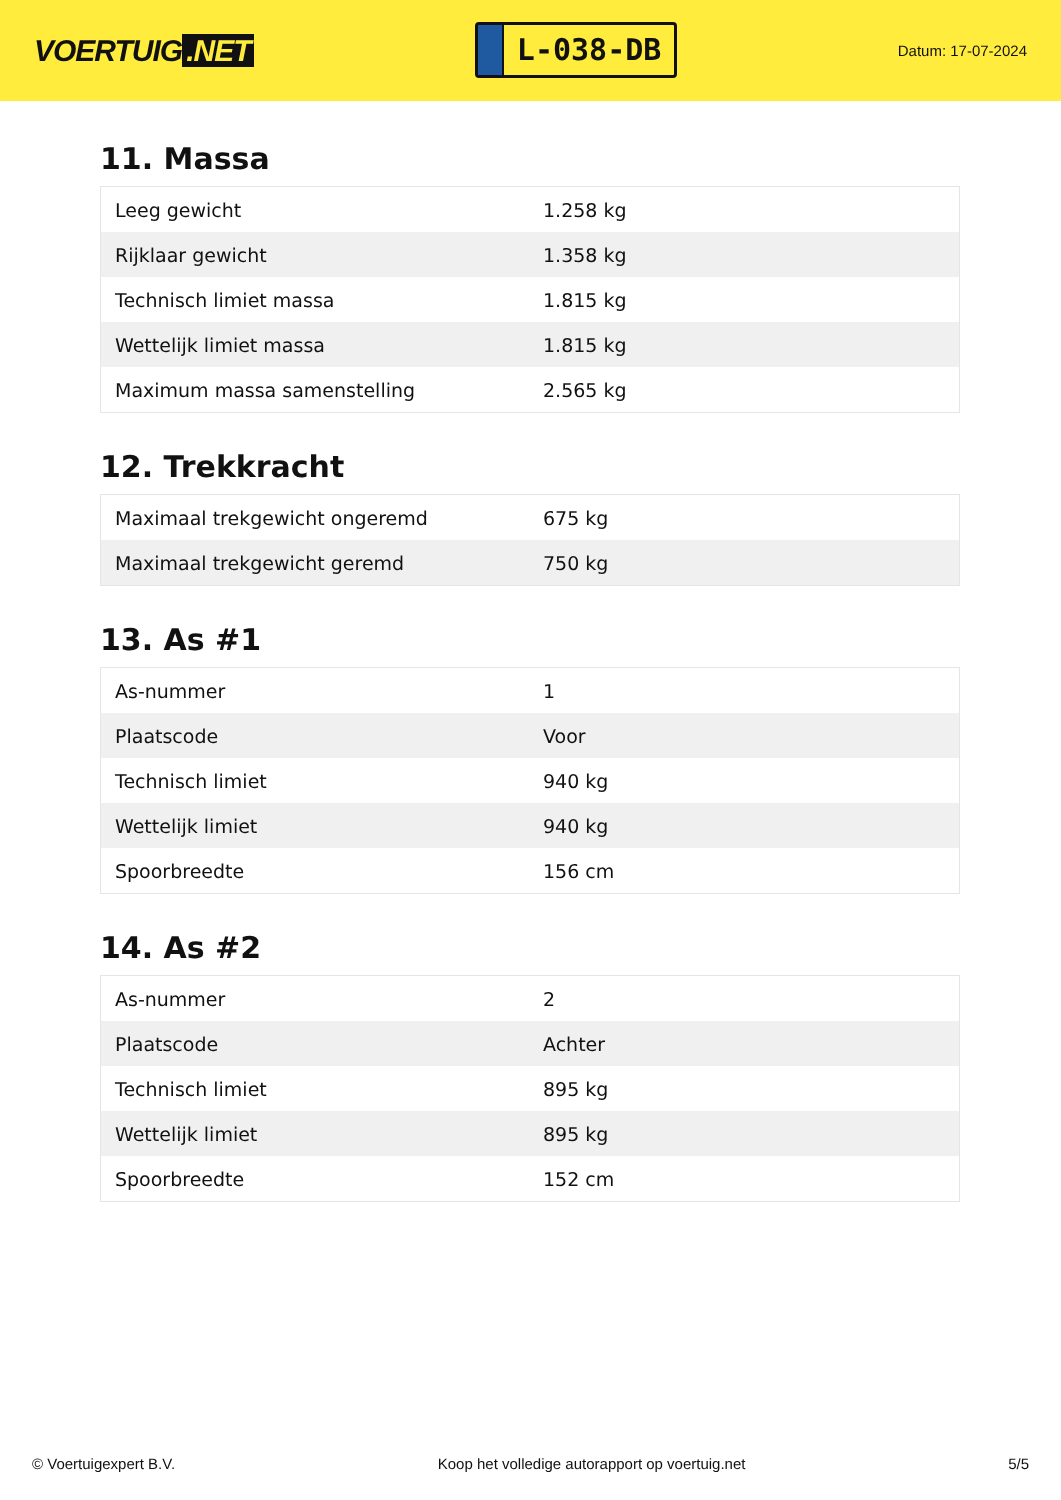VOERTUIG.NET
L-038-DB
Datum: 17-07-2024
11. Massa
| Leeg gewicht | 1.258 kg |
| Rijklaar gewicht | 1.358 kg |
| Technisch limiet massa | 1.815 kg |
| Wettelijk limiet massa | 1.815 kg |
| Maximum massa samenstelling | 2.565 kg |
12. Trekkracht
| Maximaal trekgewicht ongeremd | 675 kg |
| Maximaal trekgewicht geremd | 750 kg |
13. As #1
| As-nummer | 1 |
| Plaatscode | Voor |
| Technisch limiet | 940 kg |
| Wettelijk limiet | 940 kg |
| Spoorbreedte | 156 cm |
14. As #2
| As-nummer | 2 |
| Plaatscode | Achter |
| Technisch limiet | 895 kg |
| Wettelijk limiet | 895 kg |
| Spoorbreedte | 152 cm |
© Voertuigexpert B.V. Koop het volledige autorapport op voertuig.net 5/5